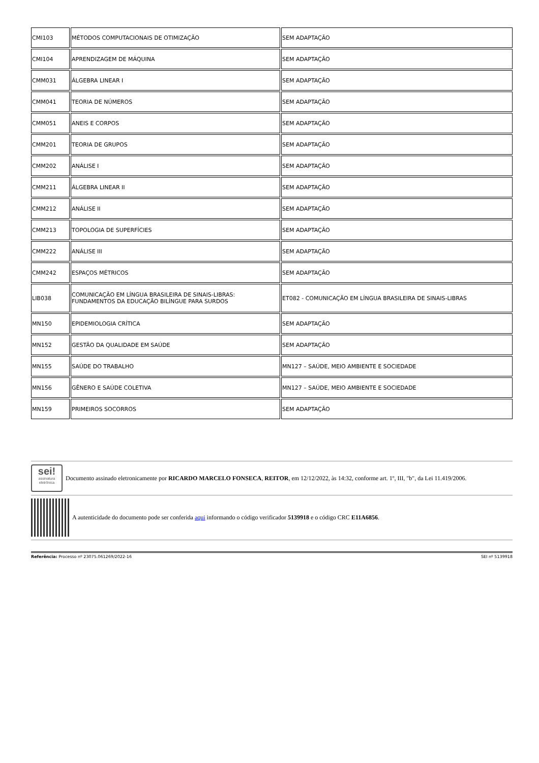| CMI103 | MÉTODOS COMPUTACIONAIS DE OTIMIZAÇÃO | SEM ADAPTAÇÃO |
| CMI104 | APRENDIZAGEM DE MÁQUINA | SEM ADAPTAÇÃO |
| CMM031 | ÁLGEBRA LINEAR I | SEM ADAPTAÇÃO |
| CMM041 | TEORIA DE NÚMEROS | SEM ADAPTAÇÃO |
| CMM051 | ANEIS E CORPOS | SEM ADAPTAÇÃO |
| CMM201 | TEORIA DE GRUPOS | SEM ADAPTAÇÃO |
| CMM202 | ANÁLISE I | SEM ADAPTAÇÃO |
| CMM211 | ÁLGEBRA LINEAR II | SEM ADAPTAÇÃO |
| CMM212 | ANÁLISE II | SEM ADAPTAÇÃO |
| CMM213 | TOPOLOGIA DE SUPERFÍCIES | SEM ADAPTAÇÃO |
| CMM222 | ANÁLISE III | SEM ADAPTAÇÃO |
| CMM242 | ESPAÇOS MÉTRICOS | SEM ADAPTAÇÃO |
| LIB038 | COMUNICAÇÃO EM LÍNGUA BRASILEIRA DE SINAIS-LIBRAS: FUNDAMENTOS DA EDUCAÇÃO BILÍNGUE PARA SURDOS | ET082 - COMUNICAÇÃO EM LÍNGUA BRASILEIRA DE SINAIS-LIBRAS |
| MN150 | EPIDEMIOLOGIA CRÍTICA | SEM ADAPTAÇÃO |
| MN152 | GESTÃO DA QUALIDADE EM SAÚDE | SEM ADAPTAÇÃO |
| MN155 | SAÚDE DO TRABALHO | MN127 – SAÚDE, MEIO AMBIENTE E SOCIEDADE |
| MN156 | GÊNERO E SAÚDE COLETIVA | MN127 – SAÚDE, MEIO AMBIENTE E SOCIEDADE |
| MN159 | PRIMEIROS SOCORROS | SEM ADAPTAÇÃO |
sei!
assinatura eletrônica
Documento assinado eletronicamente por RICARDO MARCELO FONSECA, REITOR, em 12/12/2022, às 14:32, conforme art. 1º, III, "b", da Lei 11.419/2006.
A autenticidade do documento pode ser conferida aqui informando o código verificador 5139918 e o código CRC E11A6856.
Referência: Processo nº 23075.061269/2022-16 SEI nº 5139918